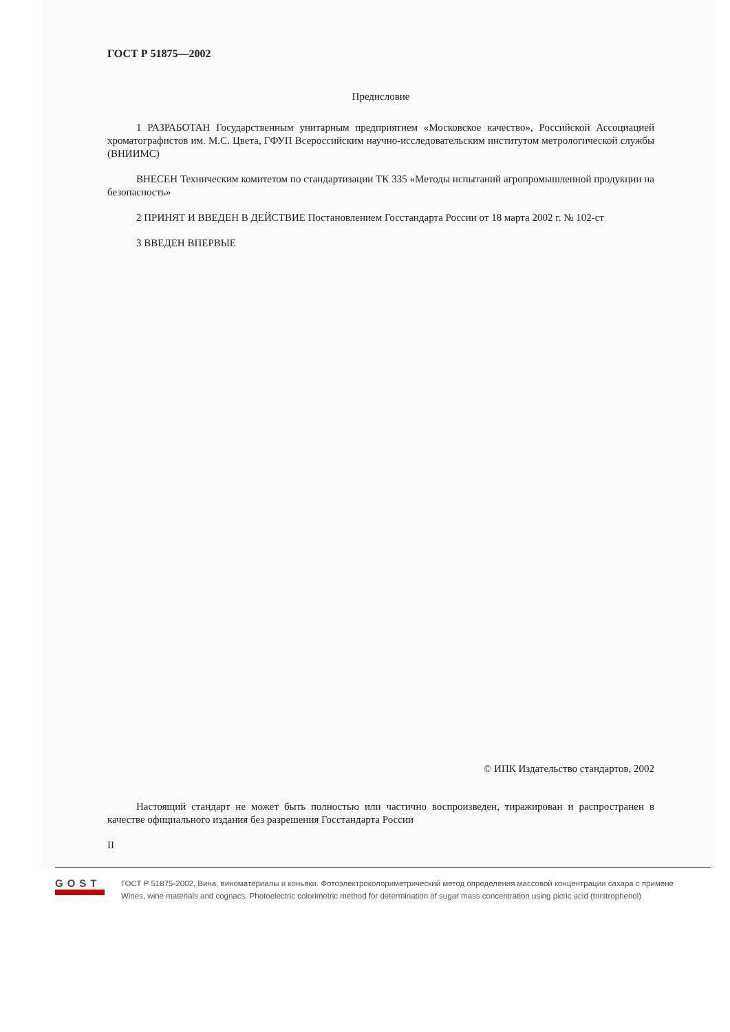ГОСТ Р 51875—2002
Предисловие
1 РАЗРАБОТАН Государственным унитарным предприятием «Московское качество», Российской Ассоциацией хроматографистов им. М.С. Цвета, ГФУП Всероссийским научно-исследовательским институтом метрологической службы (ВНИИМС)
ВНЕСЕН Техническим комитетом по стандартизации ТК 335 «Методы испытаний агропромышленной продукции на безопасность»
2 ПРИНЯТ И ВВЕДЕН В ДЕЙСТВИЕ Постановлением Госстандарта России от 18 марта 2002 г. № 102-ст
3 ВВЕДЕН ВПЕРВЫЕ
© ИПК Издательство стандартов, 2002
Настоящий стандарт не может быть полностью или частично воспроизведен, тиражирован и распространен в качестве официального издания без разрешения Госстандарта России
II
GOST
ГОСТ Р 51875-2002, Вина, виноматериалы и коньяки. Фотоэлектроколориметрический метод определения массовой концентрации сахара с примене
Wines, wine materials and cognacs. Photoelectric colorimetric method for determination of sugar mass concentration using picric acid (trinitrophenol)